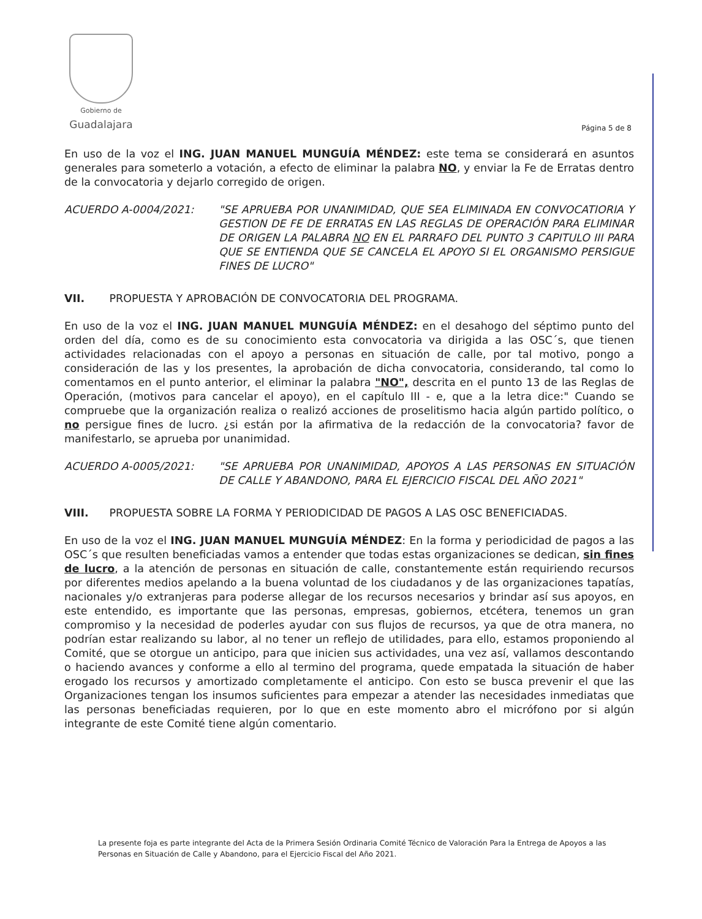Gobierno de
Guadalajara
Página 5 de 8
En uso de la voz el ING. JUAN MANUEL MUNGUÍA MÉNDEZ: este tema se considerará en asuntos generales para someterlo a votación, a efecto de eliminar la palabra NO, y enviar la Fe de Erratas dentro de la convocatoria y dejarlo corregido de origen.
ACUERDO A-0004/2021: "SE APRUEBA POR UNANIMIDAD, QUE SEA ELIMINADA EN CONVOCATIORIA Y GESTION DE FE DE ERRATAS EN LAS REGLAS DE OPERACIÓN PARA ELIMINAR DE ORIGEN LA PALABRA NO EN EL PARRAFO DEL PUNTO 3 CAPITULO III PARA QUE SE ENTIENDA QUE SE CANCELA EL APOYO SI EL ORGANISMO PERSIGUE FINES DE LUCRO"
VII. PROPUESTA Y APROBACIÓN DE CONVOCATORIA DEL PROGRAMA.
En uso de la voz el ING. JUAN MANUEL MUNGUÍA MÉNDEZ: en el desahogo del séptimo punto del orden del día, como es de su conocimiento esta convocatoria va dirigida a las OSC´s, que tienen actividades relacionadas con el apoyo a personas en situación de calle, por tal motivo, pongo a consideración de las y los presentes, la aprobación de dicha convocatoria, considerando, tal como lo comentamos en el punto anterior, el eliminar la palabra "NO", descrita en el punto 13 de las Reglas de Operación, (motivos para cancelar el apoyo), en el capítulo III - e, que a la letra dice:" Cuando se compruebe que la organización realiza o realizó acciones de proselitismo hacia algún partido político, o no persigue fines de lucro. ¿si están por la afirmativa de la redacción de la convocatoria? favor de manifestarlo, se aprueba por unanimidad.
ACUERDO A-0005/2021: "SE APRUEBA POR UNANIMIDAD, APOYOS A LAS PERSONAS EN SITUACIÓN DE CALLE Y ABANDONO, PARA EL EJERCICIO FISCAL DEL AÑO 2021"
VIII. PROPUESTA SOBRE LA FORMA Y PERIODICIDAD DE PAGOS A LAS OSC BENEFICIADAS.
En uso de la voz el ING. JUAN MANUEL MUNGUÍA MÉNDEZ: En la forma y periodicidad de pagos a las OSC´s que resulten beneficiadas vamos a entender que todas estas organizaciones se dedican, sin fines de lucro, a la atención de personas en situación de calle, constantemente están requiriendo recursos por diferentes medios apelando a la buena voluntad de los ciudadanos y de las organizaciones tapatías, nacionales y/o extranjeras para poderse allegar de los recursos necesarios y brindar así sus apoyos, en este entendido, es importante que las personas, empresas, gobiernos, etcétera, tenemos un gran compromiso y la necesidad de poderles ayudar con sus flujos de recursos, ya que de otra manera, no podrían estar realizando su labor, al no tener un reflejo de utilidades, para ello, estamos proponiendo al Comité, que se otorgue un anticipo, para que inicien sus actividades, una vez así, vallamos descontando o haciendo avances y conforme a ello al termino del programa, quede empatada la situación de haber erogado los recursos y amortizado completamente el anticipo. Con esto se busca prevenir el que las Organizaciones tengan los insumos suficientes para empezar a atender las necesidades inmediatas que las personas beneficiadas requieren, por lo que en este momento abro el micrófono por si algún integrante de este Comité tiene algún comentario.
La presente foja es parte integrante del Acta de la Primera Sesión Ordinaria Comité Técnico de Valoración Para la Entrega de Apoyos a las Personas en Situación de Calle y Abandono, para el Ejercicio Fiscal del Año 2021.